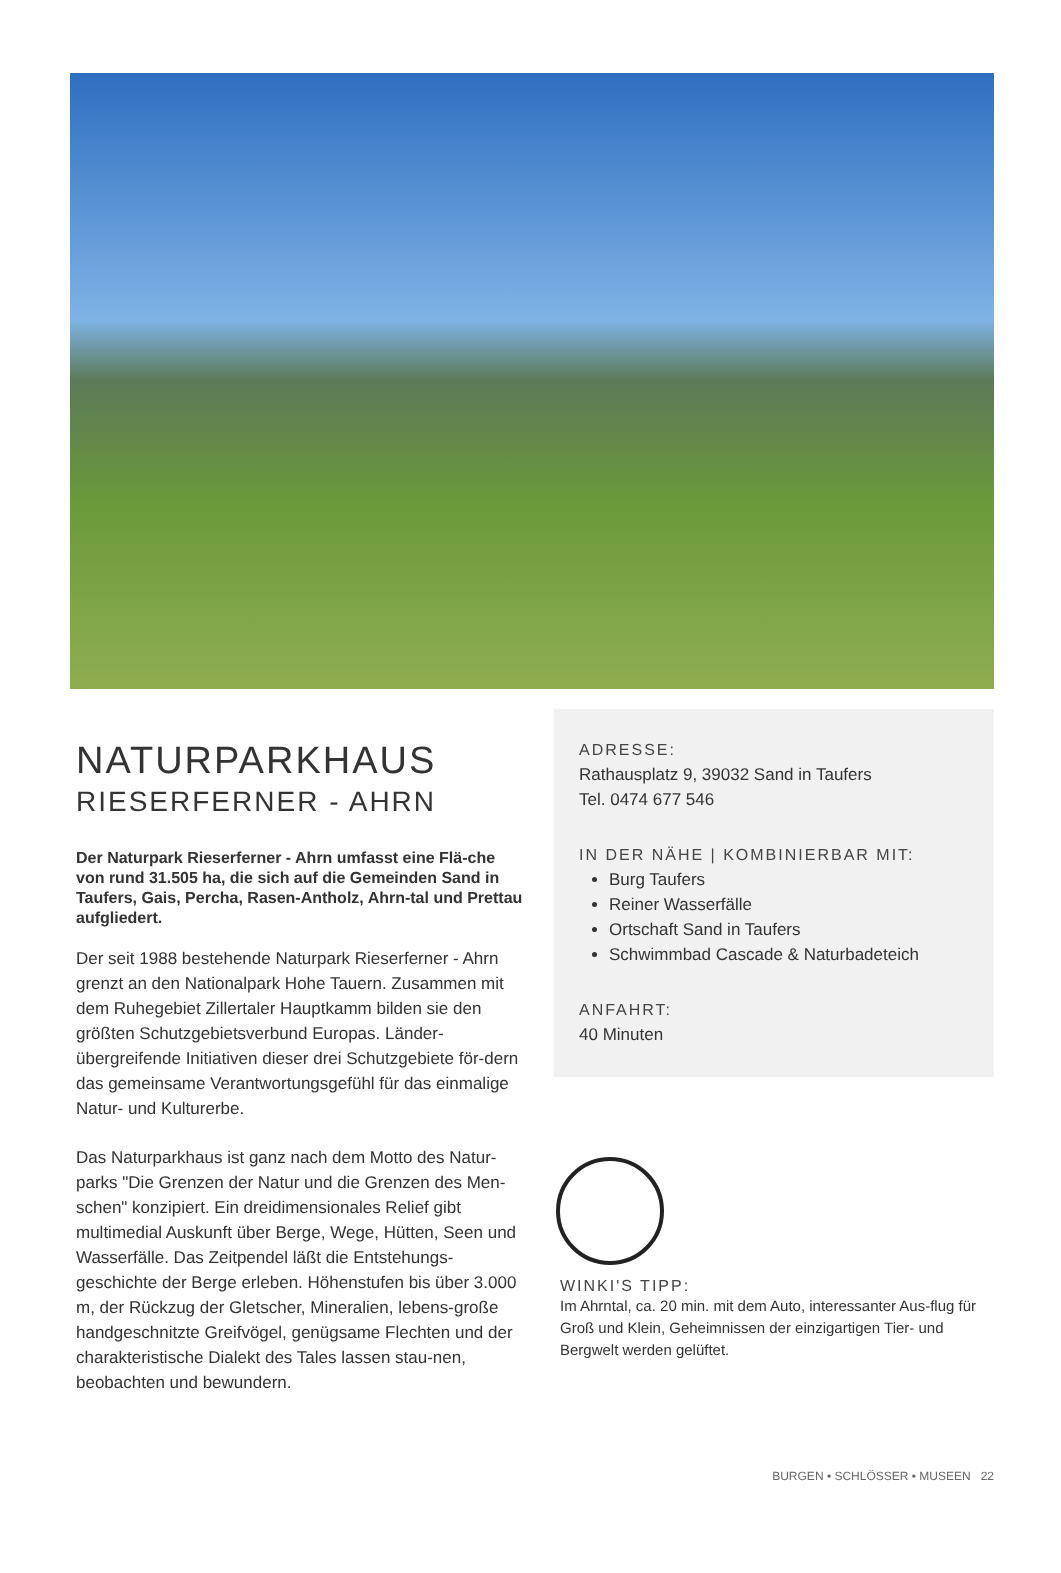NATURPARKHAUS
RIESERFERNER - AHRN
Der Naturpark Rieserferner - Ahrn umfasst eine Flä-che von rund 31.505 ha, die sich auf die Gemeinden Sand in Taufers, Gais, Percha, Rasen-Antholz, Ahrn-tal und Prettau aufgliedert.
Der seit 1988 bestehende Naturpark Rieserferner - Ahrn grenzt an den Nationalpark Hohe Tauern. Zusammen mit dem Ruhegebiet Zillertaler Hauptkamm bilden sie den größten Schutzgebietsverbund Europas. Länder-übergreifende Initiativen dieser drei Schutzgebiete för-dern das gemeinsame Verantwortungsgefühl für das einmalige Natur- und Kulturerbe.
Das Naturparkhaus ist ganz nach dem Motto des Natur-parks "Die Grenzen der Natur und die Grenzen des Men-schen" konzipiert. Ein dreidimensionales Relief gibt multimedial Auskunft über Berge, Wege, Hütten, Seen und Wasserfälle. Das Zeitpendel läßt die Entstehungs-geschichte der Berge erleben. Höhenstufen bis über 3.000 m, der Rückzug der Gletscher, Mineralien, lebens-große handgeschnitzte Greifvögel, genügsame Flechten und der charakteristische Dialekt des Tales lassen stau-nen, beobachten und bewundern.
ADRESSE:
Rathausplatz 9, 39032 Sand in Taufers
Tel. 0474 677 546
IN DER NÄHE | KOMBINIERBAR MIT:
Burg Taufers
Reiner Wasserfälle
Ortschaft Sand in Taufers
Schwimmbad Cascade & Naturbadeteich
ANFAHRT:
40 Minuten
WINKI'S TIPP:
Im Ahrntal, ca. 20 min. mit dem Auto, interessanter Aus-flug für Groß und Klein, Geheimnissen der einzigartigen Tier- und Bergwelt werden gelüftet.
BURGEN • SCHLÖSSER • MUSEEN 22